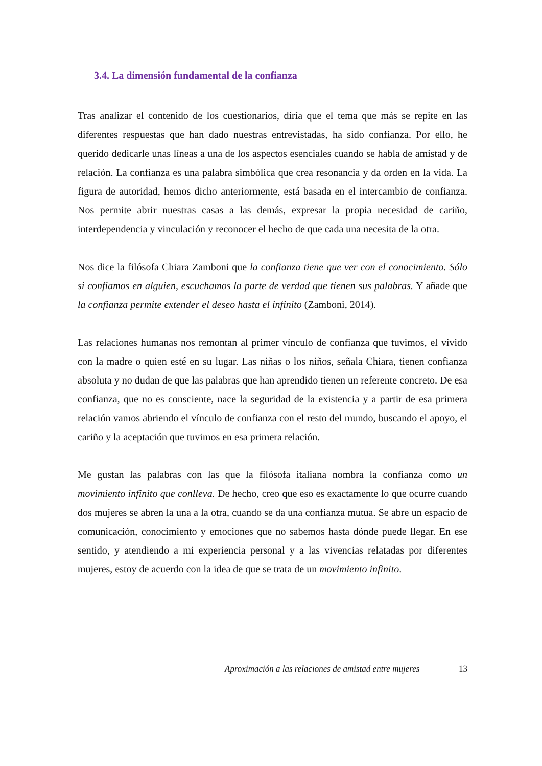3.4. La dimensión fundamental de la confianza
Tras analizar el contenido de los cuestionarios, diría que el tema que más se repite en las diferentes respuestas que han dado nuestras entrevistadas, ha sido confianza. Por ello, he querido dedicarle unas líneas a una de los aspectos esenciales cuando se habla de amistad y de relación. La confianza es una palabra simbólica que crea resonancia y da orden en la vida. La figura de autoridad, hemos dicho anteriormente, está basada en el intercambio de confianza. Nos permite abrir nuestras casas a las demás, expresar la propia necesidad de cariño, interdependencia y vinculación y reconocer el hecho de que cada una necesita de la otra.
Nos dice la filósofa Chiara Zamboni que la confianza tiene que ver con el conocimiento. Sólo si confiamos en alguien, escuchamos la parte de verdad que tienen sus palabras. Y añade que la confianza permite extender el deseo hasta el infinito (Zamboni, 2014).
Las relaciones humanas nos remontan al primer vínculo de confianza que tuvimos, el vivido con la madre o quien esté en su lugar. Las niñas o los niños, señala Chiara, tienen confianza absoluta y no dudan de que las palabras que han aprendido tienen un referente concreto. De esa confianza, que no es consciente, nace la seguridad de la existencia y a partir de esa primera relación vamos abriendo el vínculo de confianza con el resto del mundo, buscando el apoyo, el cariño y la aceptación que tuvimos en esa primera relación.
Me gustan las palabras con las que la filósofa italiana nombra la confianza como un movimiento infinito que conlleva. De hecho, creo que eso es exactamente lo que ocurre cuando dos mujeres se abren la una a la otra, cuando se da una confianza mutua. Se abre un espacio de comunicación, conocimiento y emociones que no sabemos hasta dónde puede llegar. En ese sentido, y atendiendo a mi experiencia personal y a las vivencias relatadas por diferentes mujeres, estoy de acuerdo con la idea de que se trata de un movimiento infinito.
Aproximación a las relaciones de amistad entre mujeres 13